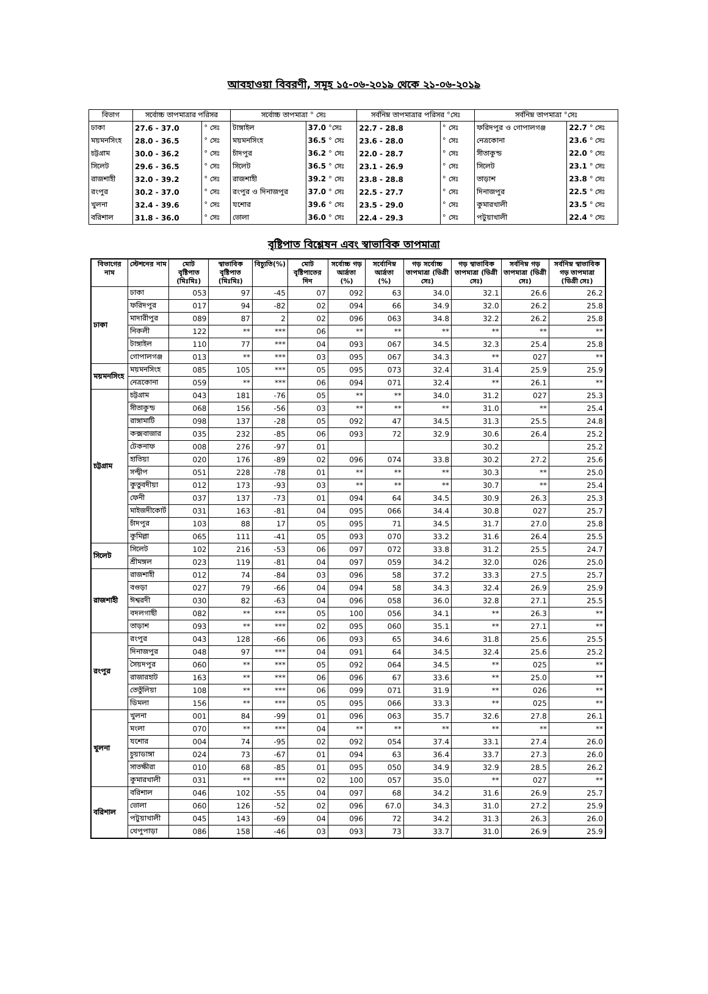আবহাওয়া বিবরণী, সমূহ ১৫-০৬-২০১৯ থেকে ২১-০৬-২০১৯
| বিভাগ | সর্বোচ্চ তাপমাত্রার পরিসর | | সর্বোচ্চ তাপমাত্রা ° সেঃ | | সর্বনিম্ন তাপমাত্রার পরিসর °সেঃ | | সর্বনিম্ন তাপমাত্রা °সেঃ | |
| --- | --- | --- | --- | --- | --- | --- | --- | --- |
| ঢাকা | 27.6 - 37.0 | ° সেঃ | টাঙ্গাইল | 37.0 °সেঃ | 22.7 - 28.8 | ° সেঃ | ফরিদপুর ও গোপালগঞ্জ | 22.7 ° সেঃ |
| ময়মনসিংহ | 28.0 - 36.5 | ° সেঃ | ময়মনসিংহ | 36.5 ° সেঃ | 23.6 - 28.0 | ° সেঃ | নেত্রকোনা | 23.6 ° সেঃ |
| চট্টগ্রাম | 30.0 - 36.2 | ° সেঃ | চাঁদপুর | 36.2 ° সেঃ | 22.0 - 28.7 | ° সেঃ | সীতাকুন্ড | 22.0 ° সেঃ |
| সিলেট | 29.6 - 36.5 | ° সেঃ | সিলেট | 36.5 ° সেঃ | 23.1 - 26.9 | ° সেঃ | সিলেট | 23.1 ° সেঃ |
| রাজশাহী | 32.0 - 39.2 | ° সেঃ | রাজশাহী | 39.2 ° সেঃ | 23.8 - 28.8 | ° সেঃ | তাড়াশ | 23.8 ° সেঃ |
| রংপুর | 30.2 - 37.0 | ° সেঃ | রংপুর ও দিনাজপুর | 37.0 ° সেঃ | 22.5 - 27.7 | ° সেঃ | দিনাজপুর | 22.5 ° সেঃ |
| খুলনা | 32.4 - 39.6 | ° সেঃ | যশোর | 39.6 ° সেঃ | 23.5 - 29.0 | ° সেঃ | কুমারখালী | 23.5 ° সেঃ |
| বরিশাল | 31.8 - 36.0 | ° সেঃ | ভোলা | 36.0 ° সেঃ | 22.4 - 29.3 | ° সেঃ | পটুয়াখালী | 22.4 ° সেঃ |
বৃষ্টিপাত বিশ্লেষন এবং স্বাভাবিক তাপমাত্রা
| বিভাগের নাম | স্টেশনের নাম | মোট বৃষ্টিপাত (মিঃমিঃ) | স্বাভাবিক বৃষ্টিপাত (মিঃমিঃ) | বিচ্যুতি(%) | মোট বৃষ্টিপাতের দিন | সর্বোচ্চ গড় আর্দ্রতা (%) | সর্বোনিম্ন আর্দ্রতা (%) | গড় সর্বোচ্চ তাপমাত্রা (ডিগ্রী সেঃ) | গড় স্বাভাবিক তাপমাত্রা (ডিগ্রী সেঃ) | সর্বনিম্ন গড় তাপমাত্রা (ডিগ্রী সেঃ) | সর্বনিম্ন স্বাভাবিক গড় তাপমাত্রা (ডিগ্রী সেঃ) |
| --- | --- | --- | --- | --- | --- | --- | --- | --- | --- | --- | --- |
| ঢাকা | ঢাকা | 053 | 97 | -45 | 07 | 092 | 63 | 34.0 | 32.1 | 26.6 | 26.2 |
| | ফরিদপুর | 017 | 94 | -82 | 02 | 094 | 66 | 34.9 | 32.0 | 26.2 | 25.8 |
| | মাদারীপুর | 089 | 87 | 2 | 02 | 096 | 063 | 34.8 | 32.2 | 26.2 | 25.8 |
| | নিকলী | 122 | ** | *** | 06 | ** | ** | ** | ** | ** | ** |
| | টাঙ্গাইল | 110 | 77 | *** | 04 | 093 | 067 | 34.5 | 32.3 | 25.4 | 25.8 |
| | গোপালগঞ্জ | 013 | ** | *** | 03 | 095 | 067 | 34.3 | ** | 027 | ** |
| ময়মনসিংহ | ময়মনসিংহ | 085 | 105 | *** | 05 | 095 | 073 | 32.4 | 31.4 | 25.9 | 25.9 |
| | নেত্রকোনা | 059 | ** | *** | 06 | 094 | 071 | 32.4 | ** | 26.1 | ** |
| চট্টগ্রাম | চট্টগ্রাম | 043 | 181 | -76 | 05 | ** | ** | 34.0 | 31.2 | 027 | 25.3 |
| | সীতাকুন্ড | 068 | 156 | -56 | 03 | ** | ** | ** | 31.0 | ** | 25.4 |
| | রাঙ্গামাটি | 098 | 137 | -28 | 05 | 092 | 47 | 34.5 | 31.3 | 25.5 | 24.8 |
| | কক্সবাজার | 035 | 232 | -85 | 06 | 093 | 72 | 32.9 | 30.6 | 26.4 | 25.2 |
| | টেকনাফ | 008 | 276 | -97 | 01 | | | | 30.2 | | 25.2 |
| | হাতিয়া | 020 | 176 | -89 | 02 | 096 | 074 | 33.8 | 30.2 | 27.2 | 25.6 |
| | সন্দ্বীপ | 051 | 228 | -78 | 01 | ** | ** | ** | 30.3 | ** | 25.0 |
| | কুতুবদীয়া | 012 | 173 | -93 | 03 | ** | ** | ** | 30.7 | ** | 25.4 |
| | ফেনী | 037 | 137 | -73 | 01 | 094 | 64 | 34.5 | 30.9 | 26.3 | 25.3 |
| | মাইজদীকোর্ট | 031 | 163 | -81 | 04 | 095 | 066 | 34.4 | 30.8 | 027 | 25.7 |
| | চাঁদপুর | 103 | 88 | 17 | 05 | 095 | 71 | 34.5 | 31.7 | 27.0 | 25.8 |
| | কুমিল্লা | 065 | 111 | -41 | 05 | 093 | 070 | 33.2 | 31.6 | 26.4 | 25.5 |
| সিলেট | সিলেট | 102 | 216 | -53 | 06 | 097 | 072 | 33.8 | 31.2 | 25.5 | 24.7 |
| | শ্রীমঙ্গল | 023 | 119 | -81 | 04 | 097 | 059 | 34.2 | 32.0 | 026 | 25.0 |
| রাজশাহী | রাজশাহী | 012 | 74 | -84 | 03 | 096 | 58 | 37.2 | 33.3 | 27.5 | 25.7 |
| | বগুড়া | 027 | 79 | -66 | 04 | 094 | 58 | 34.3 | 32.4 | 26.9 | 25.9 |
| | ঈশ্বরদী | 030 | 82 | -63 | 04 | 096 | 058 | 36.0 | 32.8 | 27.1 | 25.5 |
| | বদলগাছী | 082 | ** | *** | 05 | 100 | 056 | 34.1 | ** | 26.3 | ** |
| | তাড়াশ | 093 | ** | *** | 02 | 095 | 060 | 35.1 | ** | 27.1 | ** |
| রংপুর | রংপুর | 043 | 128 | -66 | 06 | 093 | 65 | 34.6 | 31.8 | 25.6 | 25.5 |
| | দিনাজপুর | 048 | 97 | *** | 04 | 091 | 64 | 34.5 | 32.4 | 25.6 | 25.2 |
| | সৈয়দপুর | 060 | ** | *** | 05 | 092 | 064 | 34.5 | ** | 025 | ** |
| | রাজারহাট | 163 | ** | *** | 06 | 096 | 67 | 33.6 | ** | 25.0 | ** |
| | তেতুঁলিয়া | 108 | ** | *** | 06 | 099 | 071 | 31.9 | ** | 026 | ** |
| | ডিমলা | 156 | ** | *** | 05 | 095 | 066 | 33.3 | ** | 025 | ** |
| খুলনা | খুলনা | 001 | 84 | -99 | 01 | 096 | 063 | 35.7 | 32.6 | 27.8 | 26.1 |
| | মংলা | 070 | ** | *** | 04 | ** | ** | ** | ** | ** | ** |
| | যশোর | 004 | 74 | -95 | 02 | 092 | 054 | 37.4 | 33.1 | 27.4 | 26.0 |
| | চুয়াডাঙ্গা | 024 | 73 | -67 | 01 | 094 | 63 | 36.4 | 33.7 | 27.3 | 26.0 |
| | সাতক্ষীরা | 010 | 68 | -85 | 01 | 095 | 050 | 34.9 | 32.9 | 28.5 | 26.2 |
| | কুমারখালী | 031 | ** | *** | 02 | 100 | 057 | 35.0 | ** | 027 | ** |
| বরিশাল | বরিশাল | 046 | 102 | -55 | 04 | 097 | 68 | 34.2 | 31.6 | 26.9 | 25.7 |
| | ভোলা | 060 | 126 | -52 | 02 | 096 | 67.0 | 34.3 | 31.0 | 27.2 | 25.9 |
| | পটুয়াখালী | 045 | 143 | -69 | 04 | 096 | 72 | 34.2 | 31.3 | 26.3 | 26.0 |
| | খেপুপাড়া | 086 | 158 | -46 | 03 | 093 | 73 | 33.7 | 31.0 | 26.9 | 25.9 |